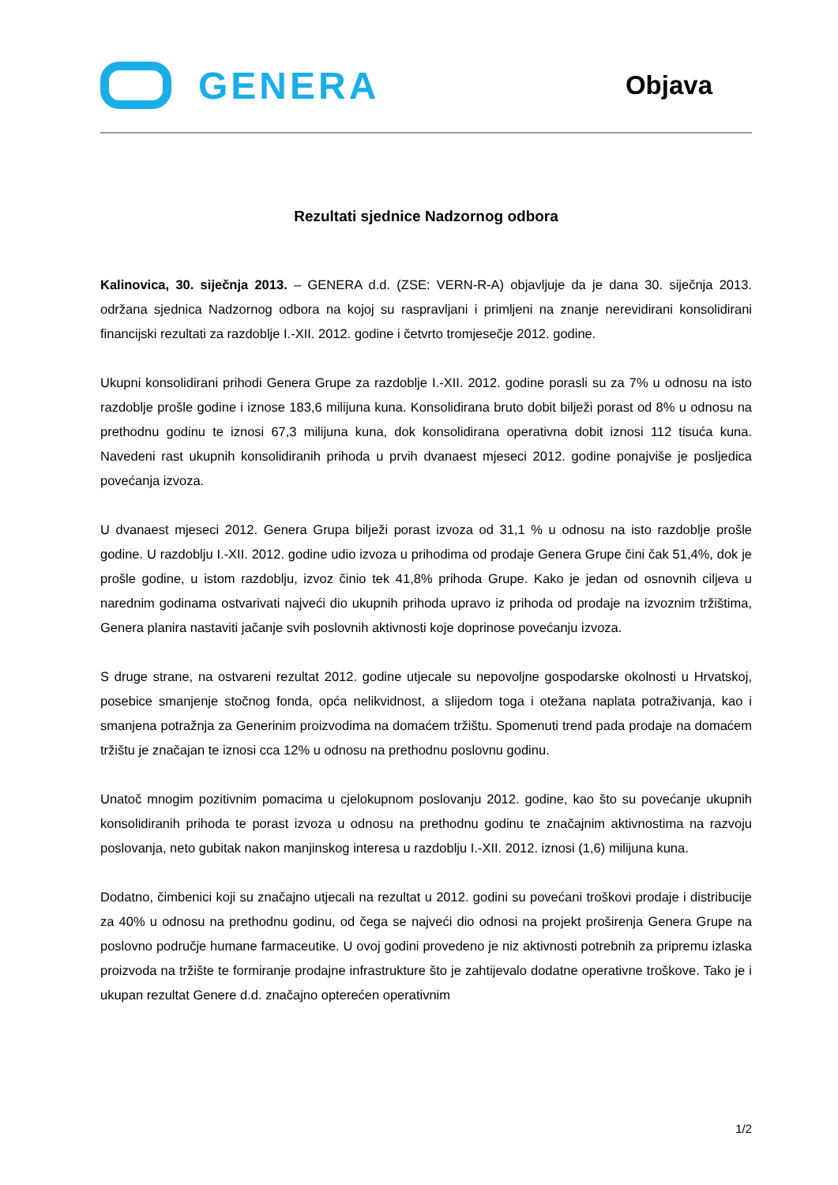GENERA
Objava
Rezultati sjednice Nadzornog odbora
Kalinovica, 30. siječnja 2013. – GENERA d.d. (ZSE: VERN-R-A) objavljuje da je dana 30. siječnja 2013. održana sjednica Nadzornog odbora na kojoj su raspravljani i primljeni na znanje nerevidirani konsolidirani financijski rezultati za razdoblje I.-XII. 2012. godine i četvrto tromjesečje 2012. godine.
Ukupni konsolidirani prihodi Genera Grupe za razdoblje I.-XII. 2012. godine porasli su za 7% u odnosu na isto razdoblje prošle godine i iznose 183,6 milijuna kuna. Konsolidirana bruto dobit bilježi porast od 8% u odnosu na prethodnu godinu te iznosi 67,3 milijuna kuna, dok konsolidirana operativna dobit iznosi 112 tisuća kuna. Navedeni rast ukupnih konsolidiranih prihoda u prvih dvanaest mjeseci 2012. godine ponajviše je posljedica povećanja izvoza.
U dvanaest mjeseci 2012. Genera Grupa bilježi porast izvoza od 31,1 % u odnosu na isto razdoblje prošle godine. U razdoblju I.-XII. 2012. godine udio izvoza u prihodima od prodaje Genera Grupe čini čak 51,4%, dok je prošle godine, u istom razdoblju, izvoz činio tek 41,8% prihoda Grupe. Kako je jedan od osnovnih ciljeva u narednim godinama ostvarivati najveći dio ukupnih prihoda upravo iz prihoda od prodaje na izvoznim tržištima, Genera planira nastaviti jačanje svih poslovnih aktivnosti koje doprinose povećanju izvoza.
S druge strane, na ostvareni rezultat 2012. godine utjecale su nepovoljne gospodarske okolnosti u Hrvatskoj, posebice smanjenje stočnog fonda, opća nelikvidnost, a slijedom toga i otežana naplata potraživanja, kao i smanjena potražnja za Generinim proizvodima na domaćem tržištu. Spomenuti trend pada prodaje na domaćem tržištu je značajan te iznosi cca 12% u odnosu na prethodnu poslovnu godinu.
Unatoč mnogim pozitivnim pomacima u cjelokupnom poslovanju 2012. godine, kao što su povećanje ukupnih konsolidiranih prihoda te porast izvoza u odnosu na prethodnu godinu te značajnim aktivnostima na razvoju poslovanja, neto gubitak nakon manjinskog interesa u razdoblju I.-XII. 2012. iznosi (1,6) milijuna kuna.
Dodatno, čimbenici koji su značajno utjecali na rezultat u 2012. godini su povećani troškovi prodaje i distribucije za 40% u odnosu na prethodnu godinu, od čega se najveći dio odnosi na projekt proširenja Genera Grupe na poslovno područje humane farmaceutike. U ovoj godini provedeno je niz aktivnosti potrebnih za pripremu izlaska proizvoda na tržište te formiranje prodajne infrastrukture što je zahtijevalo dodatne operativne troškove. Tako je i ukupan rezultat Genere d.d. značajno opterećen operativnim
1/2